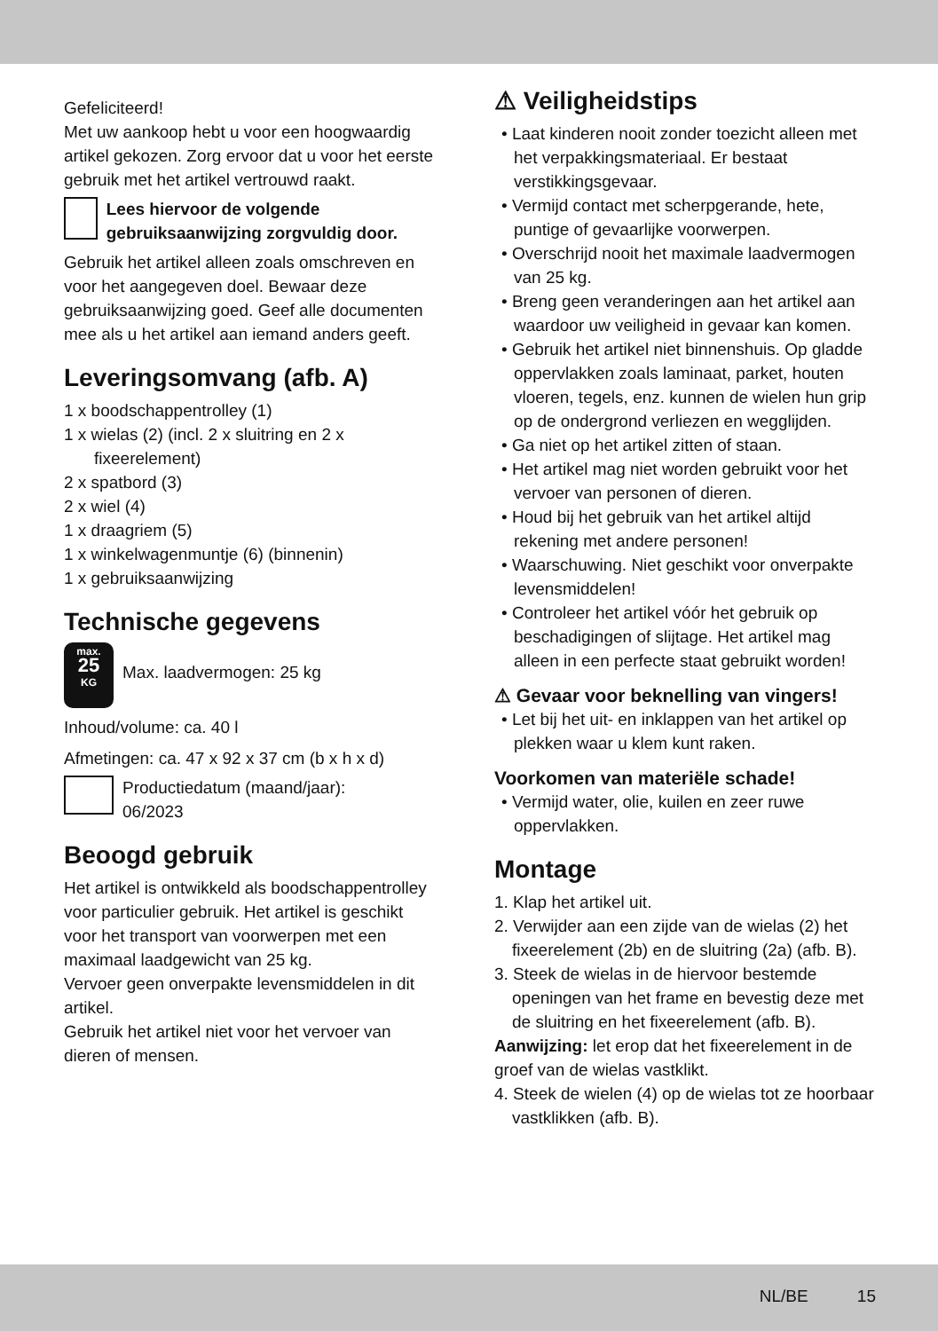Gefeliciteerd!
Met uw aankoop hebt u voor een hoogwaardig artikel gekozen. Zorg ervoor dat u voor het eerste gebruik met het artikel vertrouwd raakt.
Lees hiervoor de volgende gebruiksaanwijzing zorgvuldig door.
Gebruik het artikel alleen zoals omschreven en voor het aangegeven doel. Bewaar deze gebruiksaanwijzing goed. Geef alle documenten mee als u het artikel aan iemand anders geeft.
Leveringsomvang (afb. A)
1 x boodschappentrolley (1)
1 x wielas (2) (incl. 2 x sluitring en 2 x fixeerelement)
2 x spatbord (3)
2 x wiel (4)
1 x draagriem (5)
1 x winkelwagenmuntje (6) (binnenin)
1 x gebruiksaanwijzing
Technische gegevens
max.
25
KG Max. laadvermogen: 25 kg
Inhoud/volume: ca. 40 l
Afmetingen: ca. 47 x 92 x 37 cm (b x h x d)
Productiedatum (maand/jaar):
06/2023
Beoogd gebruik
Het artikel is ontwikkeld als boodschappentrolley voor particulier gebruik. Het artikel is geschikt voor het transport van voorwerpen met een maximaal laadgewicht van 25 kg.
Vervoer geen onverpakte levensmiddelen in dit artikel.
Gebruik het artikel niet voor het vervoer van dieren of mensen.
⚠ Veiligheidstips
• Laat kinderen nooit zonder toezicht alleen met het verpakkingsmateriaal. Er bestaat verstikkingsgevaar.
• Vermijd contact met scherpgerande, hete, puntige of gevaarlijke voorwerpen.
• Overschrijd nooit het maximale laadvermogen van 25 kg.
• Breng geen veranderingen aan het artikel aan waardoor uw veiligheid in gevaar kan komen.
• Gebruik het artikel niet binnenshuis. Op gladde oppervlakken zoals laminaat, parket, houten vloeren, tegels, enz. kunnen de wielen hun grip op de ondergrond verliezen en wegglijden.
• Ga niet op het artikel zitten of staan.
• Het artikel mag niet worden gebruikt voor het vervoer van personen of dieren.
• Houd bij het gebruik van het artikel altijd rekening met andere personen!
• Waarschuwing. Niet geschikt voor onverpakte levensmiddelen!
• Controleer het artikel vóór het gebruik op beschadigingen of slijtage. Het artikel mag alleen in een perfecte staat gebruikt worden!
⚠ Gevaar voor beknelling van vingers!
• Let bij het uit- en inklappen van het artikel op plekken waar u klem kunt raken.
Voorkomen van materiële schade!
• Vermijd water, olie, kuilen en zeer ruwe oppervlakken.
Montage
1. Klap het artikel uit.
2. Verwijder aan een zijde van de wielas (2) het fixeerelement (2b) en de sluitring (2a) (afb. B).
3. Steek de wielas in de hiervoor bestemde openingen van het frame en bevestig deze met de sluitring en het fixeerelement (afb. B).
Aanwijzing: let erop dat het fixeerelement in de groef van de wielas vastklikt.
4. Steek de wielen (4) op de wielas tot ze hoorbaar vastklikken (afb. B).
NL/BE 15